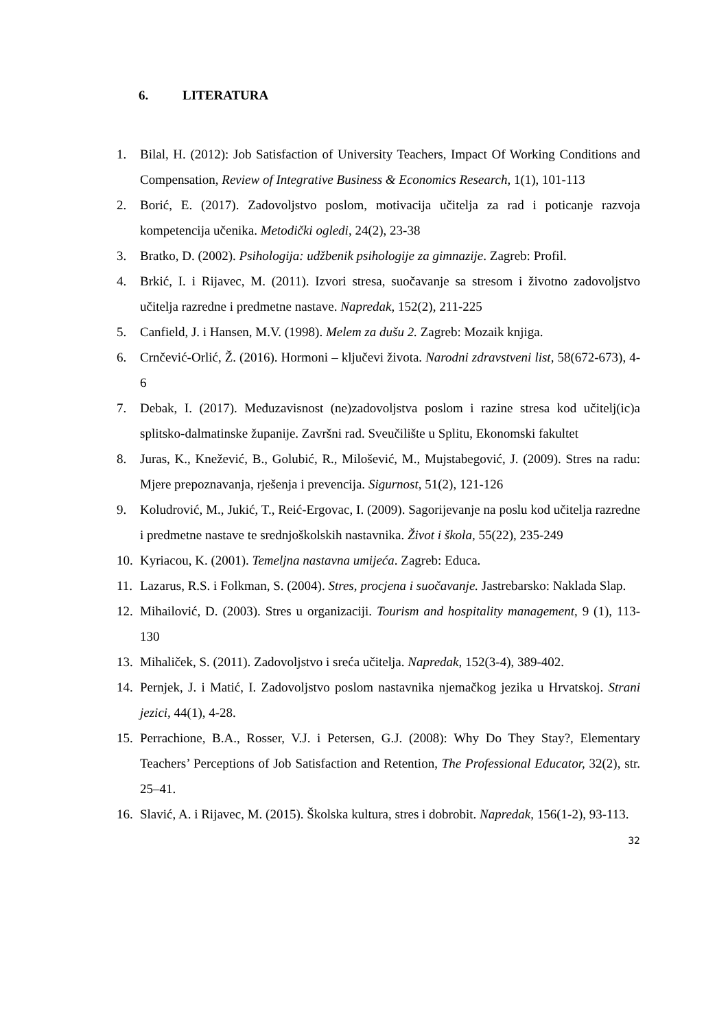6. LITERATURA
1. Bilal, H. (2012): Job Satisfaction of University Teachers, Impact Of Working Conditions and Compensation, Review of Integrative Business & Economics Research, 1(1), 101-113
2. Borić, E. (2017). Zadovoljstvo poslom, motivacija učitelja za rad i poticanje razvoja kompetencija učenika. Metodički ogledi, 24(2), 23-38
3. Bratko, D. (2002). Psihologija: udžbenik psihologije za gimnazije. Zagreb: Profil.
4. Brkić, I. i Rijavec, M. (2011). Izvori stresa, suočavanje sa stresom i životno zadovoljstvo učitelja razredne i predmetne nastave. Napredak, 152(2), 211-225
5. Canfield, J. i Hansen, M.V. (1998). Melem za dušu 2. Zagreb: Mozaik knjiga.
6. Crnčević-Orlić, Ž. (2016). Hormoni – ključevi života. Narodni zdravstveni list, 58(672-673), 4-6
7. Debak, I. (2017). Međuzavisnost (ne)zadovoljstva poslom i razine stresa kod učitelj(ic)a splitsko-dalmatinske županije. Završni rad. Sveučilište u Splitu, Ekonomski fakultet
8. Juras, K., Knežević, B., Golubić, R., Milošević, M., Mujstabegović, J. (2009). Stres na radu: Mjere prepoznavanja, rješenja i prevencija. Sigurnost, 51(2), 121-126
9. Koludrović, M., Jukić, T., Reić-Ergovac, I. (2009). Sagorijevanje na poslu kod učitelja razredne i predmetne nastave te srednjoškolskih nastavnika. Život i škola, 55(22), 235-249
10.
Kyriacou, K. (2001). Temeljna nastavna umijeća. Zagreb: Educa.
11.
Lazarus, R.S. i Folkman, S. (2004). Stres, procjena i suočavanje. Jastrebarsko: Naklada Slap.
12.
Mihailović, D. (2003). Stres u organizaciji. Tourism and hospitality management, 9 (1), 113-130
13.
Mihaliček, S. (2011). Zadovoljstvo i sreća učitelja. Napredak, 152(3-4), 389-402.
14.
Pernjek, J. i Matić, I. Zadovoljstvo poslom nastavnika njemačkog jezika u Hrvatskoj. Strani jezici, 44(1), 4-28.
15.
Perrachione, B.A., Rosser, V.J. i Petersen, G.J. (2008): Why Do They Stay?, Elementary Teachers’ Perceptions of Job Satisfaction and Retention, The Professional Educator, 32(2), str. 25–41.
16.
Slavić, A. i Rijavec, M. (2015). Školska kultura, stres i dobrobit. Napredak, 156(1-2), 93-113.
32